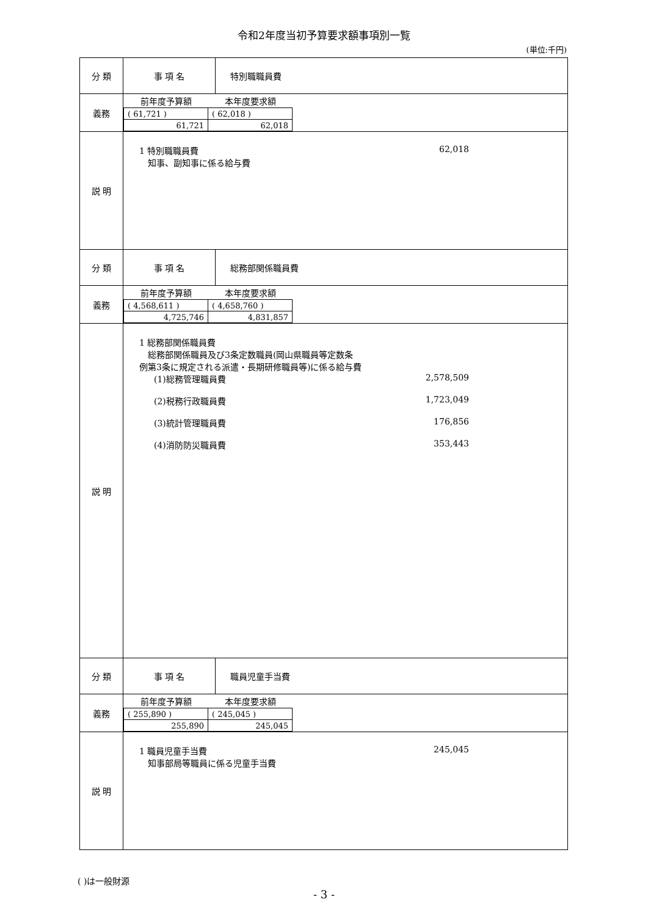令和2年度当初予算要求額事項別一覧
(単位:千円)
| 分 類 | 事 項 名 | 特別職職員費 |
| 義務 | / 前年度予算額 / 本年度要求額 / / --- / --- / / ( 61,721 ) / ( 62,018 ) / / 61,721 / 62,018 / | |
| 説 明 | 1 特別職職員費 62,018 知事、副知事に係る給与費 | |
| 分 類 | 事 項 名 | 総務部関係職員費 |
| 義務 | / 前年度予算額 / 本年度要求額 / / --- / --- / / ( 4,568,611 ) / ( 4,658,760 ) / / 4,725,746 / 4,831,857 / | |
| 説 明 | 1 総務部関係職員費 総務部関係職員及び3条定数職員(岡山県職員等定数条 例第3条に規定される派遣・長期研修職員等)に係る給与費 (1)総務管理職員費 2,578,509 (2)税務行政職員費 1,723,049 (3)統計管理職員費 176,856 (4)消防防災職員費 353,443 | |
| 分 類 | 事 項 名 | 職員児童手当費 |
| 義務 | / 前年度予算額 / 本年度要求額 / / --- / --- / / ( 255,890 ) / ( 245,045 ) / / 255,890 / 245,045 / | |
| 説 明 | 1 職員児童手当費 245,045 知事部局等職員に係る児童手当費 | |
( )は一般財源
- 3 -